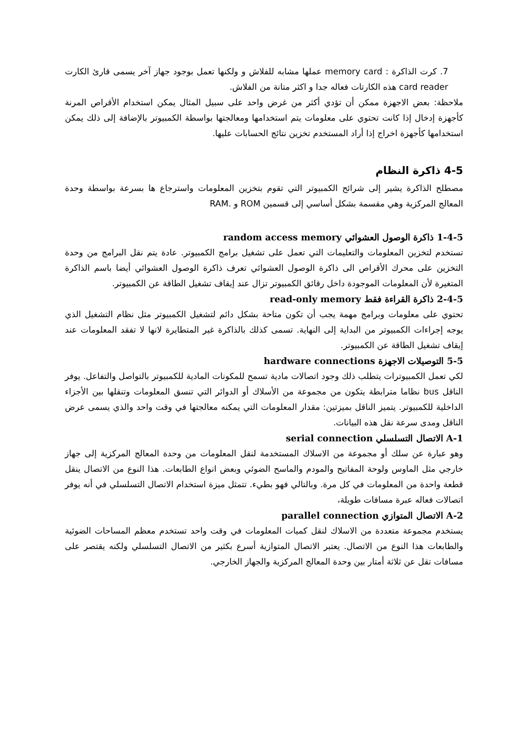7. كرت الذاكرة : memory card عملها مشابه للفلاش و ولكنها تعمل بوجود جهاز آخر يسمى قارئ الكارت card reader هذه الكارتات فعاله جدا و اكثر متانة من الفلاش.
ملاحظة: بعض الاجهزة ممكن أن تؤدي أكثر من غرض واحد على سبيل المثال يمكن استخدام الأقراص المرنة كأجهزة إدخال إذا كانت تحتوي على معلومات يتم استخدامها ومعالجتها بواسطة الكمبيوتر بالإضافة إلى ذلك يمكن استخدامها كأجهزة اخراج إذا أراد المستخدم تخزين نتائج الحسابات عليها.
4-5 ذاكرة النظام
مصطلح الذاكرة يشير إلى شرائح الكمبيوتر التي تقوم بتخزين المعلومات واسترجاع ها بسرعة بواسطة وحدة المعالج المركزية وهي مقسمة بشكل أساسي إلى قسمين ROM و .RAM
1-4-5 ذاكرة الوصول العشوائي random access memory
تستخدم لتخزين المعلومات والتعليمات التي تعمل على تشغيل برامج الكمبيوتر. عادة يتم نقل البرامج من وحدة التخزين على محرك الأقراص الى ذاكرة الوصول العشوائي تعرف ذاكرة الوصول العشوائي أيضا باسم الذاكرة المتغيرة لأن المعلومات الموجودة داخل رقائق الكمبيوتر تزال عند إيقاف تشغيل الطاقة عن الكمبيوتر.
2-4-5 ذاكرة القراءة فقط read-only memory
تحتوي على معلومات وبرامج مهمة يجب أن تكون متاحة بشكل دائم لتشغيل الكمبيوتر مثل نظام التشغيل الذي يوجه إجراءات الكمبيوتر من البداية إلى النهاية. تسمى كذلك بالذاكرة غير المتطايرة لانها لا تفقد المعلومات عند إيقاف تشغيل الطاقة عن الكمبيوتر.
5-5 التوصيلات الاجهزة hardware connections
لكي تعمل الكمبيوترات يتطلب ذلك وجود اتصالات مادية تسمح للمكونات المادية للكمبيوتر بالتواصل والتفاعل. يوفر الناقل bus نظاما مترابطة يتكون من مجموعة من الأسلاك أو الدوائر التي تنسق المعلومات وتنقلها بين الأجزاء الداخلية للكمبيوتر. يتميز الناقل بميزتين: مقدار المعلومات التي يمكنه معالجتها في وقت واحد والذي يسمى عرض الناقل ومدى سرعة نقل هذه البيانات.
A-1 الاتصال التسلسلي serial connection
وهو عبارة عن سلك أو مجموعة من الاسلاك المستخدمة لنقل المعلومات من وحدة المعالج المركزية إلى جهاز خارجي مثل الماوس ولوحة المفاتيح والمودم والماسح الضوئي وبعض انواع الطابعات. هذا النوع من الاتصال ينقل قطعة واحدة من المعلومات في كل مرة. وبالتالي فهو بطيء. تتمثل ميزة استخدام الاتصال التسلسلي في أنه يوفر اتصالات فعاله عبرة مسافات طويلة،
A-2 الاتصال المتوازي parallel connection
يستخدم مجموعة متعددة من الاسلاك لنقل كميات المعلومات في وقت واحد تستخدم معظم المساحات الضوئية والطابعات هذا النوع من الاتصال. يعتبر الاتصال المتوازية أسرع بكثير من الاتصال التسلسلي ولكنه يقتصر على مسافات تقل عن ثلاثة أمتار بين وحدة المعالج المركزية والجهاز الخارجي.